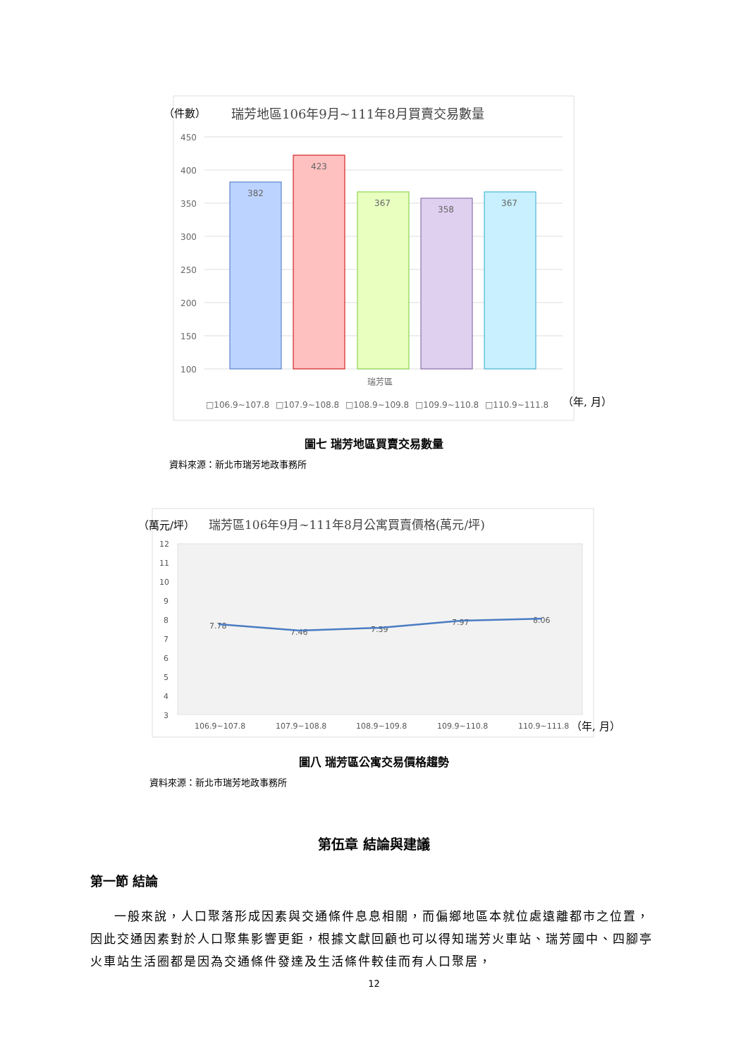（件數）
瑞芳地區106年9月~111年8月買賣交易數量
450
400
350
300
250
200
150
100
382
423
367
358
367
瑞芳區
□106.9~107.8
□107.9~108.8
□108.9~109.8
□109.9~110.8
□110.9~111.8
（年, 月）
圖七 瑞芳地區買賣交易數量
資料來源：新北市瑞芳地政事務所
（萬元/坪）
瑞芳區106年9月~111年8月公寓買賣價格(萬元/坪)
12
11
10
9
8
7
6
5
4
3
106.9~107.8
107.9~108.8
108.9~109.8
109.9~110.8
110.9~111.8
7.78
7.46
7.59
7.97
8.06
（年, 月）
圖八 瑞芳區公寓交易價格趨勢
資料來源：新北市瑞芳地政事務所
第伍章 結論與建議
第一節 結論
一般來說，人口聚落形成因素與交通條件息息相關，而偏鄉地區本就位處遠離都市之位置，因此交通因素對於人口聚集影響更鉅，根據文獻回顧也可以得知瑞芳火車站、瑞芳國中、四腳亭火車站生活圈都是因為交通條件發達及生活條件較佳而有人口聚居，
12